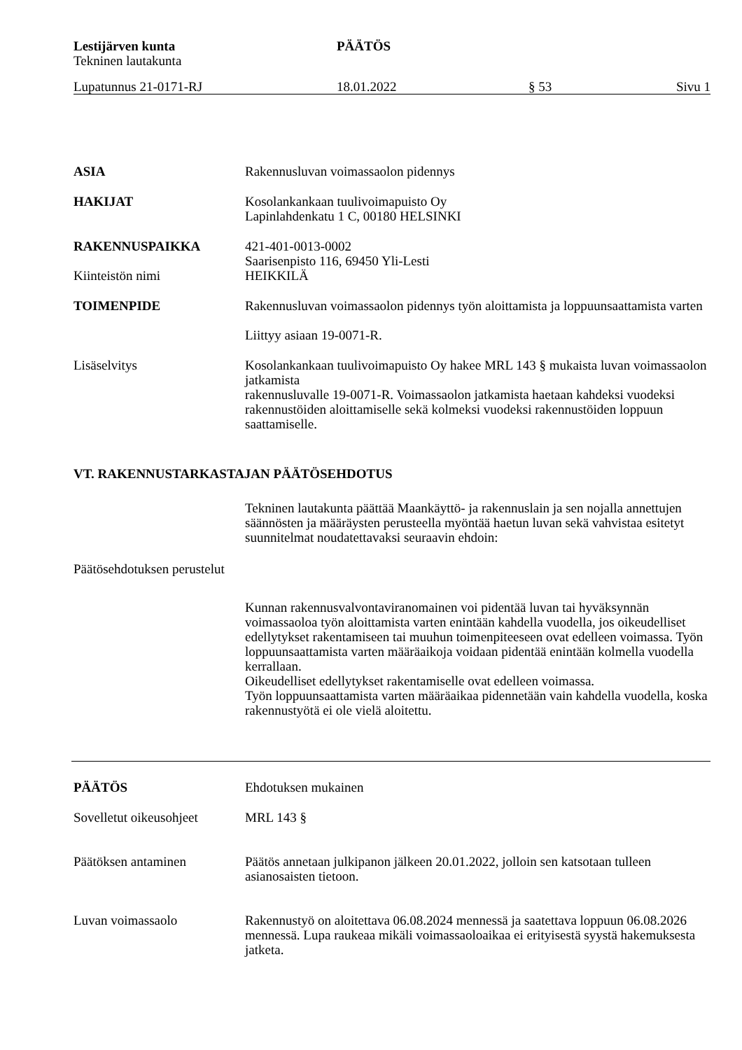Lestijärven kunta
Tekninen lautakunta
PÄÄTÖS
Lupatunnus 21-0171-RJ 18.01.2022 § 53 Sivu 1
ASIA Rakennusluvan voimassaolon pidennys
HAKIJAT Kosolankankaan tuulivoimapuisto Oy
Lapinlahdenkatu 1 C, 00180 HELSINKI
RAKENNUSPAIKKA 421-401-0013-0002
Saarisenpisto 116, 69450 Yli-Lesti
Kiinteistön nimi HEIKKILÄ
TOIMENPIDE Rakennusluvan voimassaolon pidennys työn aloittamista ja loppuunsaattamista varten
Liittyy asiaan 19-0071-R.
Lisäselvitys Kosolankankaan tuulivoimapuisto Oy hakee MRL 143 § mukaista luvan voimassaolon jatkamista
rakennusluvalle 19-0071-R. Voimassaolon jatkamista haetaan kahdeksi vuodeksi rakennustöiden aloittamiselle sekä kolmeksi vuodeksi rakennustöiden loppuun saattamiselle.
VT. RAKENNUSTARKASTAJAN PÄÄTÖSEHDOTUS
Tekninen lautakunta päättää Maankäyttö- ja rakennuslain ja sen nojalla annettujen säännösten ja määräysten perusteella myöntää haetun luvan sekä vahvistaa esitetyt suunnitelmat noudatettavaksi seuraavin ehdoin:
Päätösehdotuksen perustelut
Kunnan rakennusvalvontaviranomainen voi pidentää luvan tai hyväksynnän voimassaoloa työn aloittamista varten enintään kahdella vuodella, jos oikeudelliset edellytykset rakentamiseen tai muuhun toimenpiteeseen ovat edelleen voimassa. Työn loppuunsaattamista varten määräaikoja voidaan pidentää enintään kolmella vuodella kerrallaan.
Oikeudelliset edellytykset rakentamiselle ovat edelleen voimassa.
Työn loppuunsaattamista varten määräaikaa pidennetään vain kahdella vuodella, koska rakennustyötä ei ole vielä aloitettu.
PÄÄTÖS Ehdotuksen mukainen
Sovelletut oikeusohjeet
MRL 143 §
Päätöksen antaminen Päätös annetaan julkipanon jälkeen 20.01.2022, jolloin sen katsotaan tulleen asianosaisten tietoon.
Luvan voimassaolo Rakennustyö on aloitettava 06.08.2024 mennessä ja saatettava loppuun 06.08.2026 mennessä. Lupa raukeaa mikäli voimassaoloaikaa ei erityisestä syystä hakemuksesta jatketa.